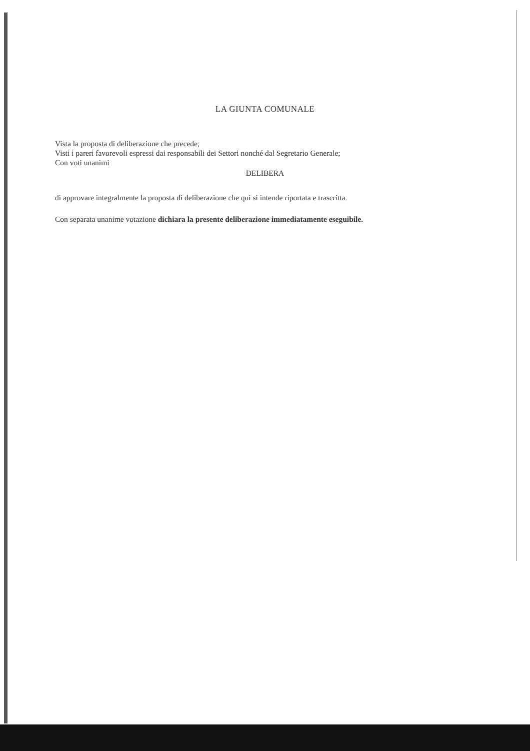LA GIUNTA COMUNALE
Vista la proposta di deliberazione che precede;
Visti i pareri favorevoli espressi dai responsabili dei Settori nonché dal Segretario Generale;
Con voti unanimi
DELIBERA
di approvare integralmente la proposta di deliberazione che qui si intende riportata e trascritta.
Con separata unanime votazione dichiara la presente deliberazione immediatamente eseguibile.